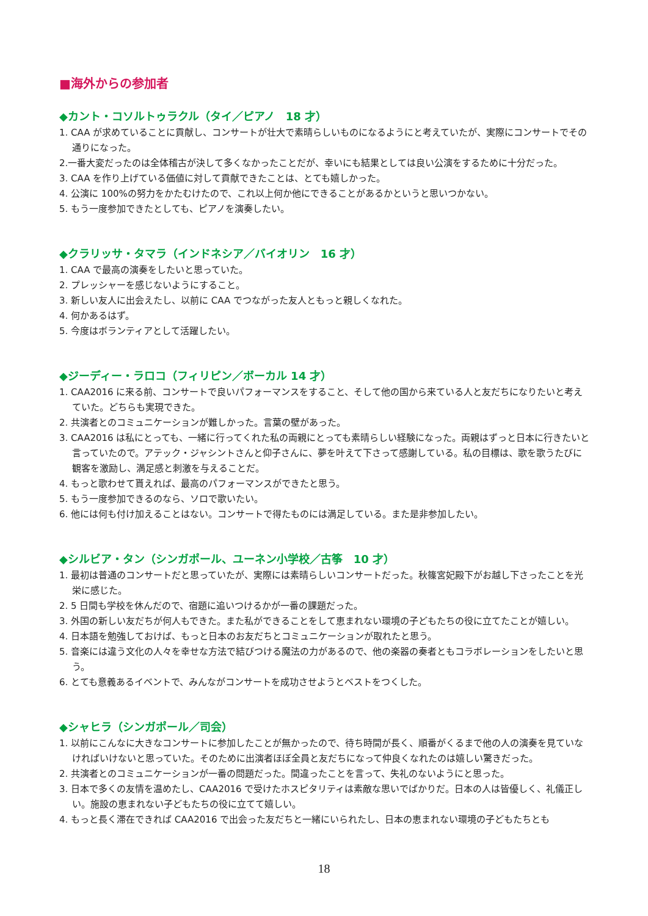■海外からの参加者
◆カント・コソルトゥラクル（タイ／ピアノ　18 才）
1. CAA が求めていることに貢献し、コンサートが壮大で素晴らしいものになるようにと考えていたが、実際にコンサートでその通りになった。
2.一番大変だったのは全体稽古が決して多くなかったことだが、幸いにも結果としては良い公演をするために十分だった。
3. CAA を作り上げている価値に対して貢献できたことは、とても嬉しかった。
4. 公演に 100%の努力をかたむけたので、これ以上何か他にできることがあるかというと思いつかない。
5. もう一度参加できたとしても、ピアノを演奏したい。
◆クラリッサ・タマラ（インドネシア／バイオリン　16 才）
1. CAA で最高の演奏をしたいと思っていた。
2. プレッシャーを感じないようにすること。
3. 新しい友人に出会えたし、以前に CAA でつながった友人ともっと親しくなれた。
4. 何かあるはず。
5. 今度はボランティアとして活躍したい。
◆ジーディー・ラロコ（フィリピン／ボーカル 14 才）
1. CAA2016 に来る前、コンサートで良いパフォーマンスをすること、そして他の国から来ている人と友だちになりたいと考えていた。どちらも実現できた。
2. 共演者とのコミュニケーションが難しかった。言葉の壁があった。
3. CAA2016 は私にとっても、一緒に行ってくれた私の両親にとっても素晴らしい経験になった。両親はずっと日本に行きたいと言っていたので。アテック・ジャシントさんと仰子さんに、夢を叶えて下さって感謝している。私の目標は、歌を歌うたびに観客を激励し、満足感と刺激を与えることだ。
4. もっと歌わせて貰えれば、最高のパフォーマンスができたと思う。
5. もう一度参加できるのなら、ソロで歌いたい。
6. 他には何も付け加えることはない。コンサートで得たものには満足している。また是非参加したい。
◆シルビア・タン（シンガポール、ユーネン小学校／古筝　10 才）
1. 最初は普通のコンサートだと思っていたが、実際には素晴らしいコンサートだった。秋篠宮妃殿下がお越し下さったことを光栄に感じた。
2. 5 日間も学校を休んだので、宿題に追いつけるかが一番の課題だった。
3. 外国の新しい友だちが何人もできた。また私ができることをして恵まれない環境の子どもたちの役に立てたことが嬉しい。
4. 日本語を勉強しておけば、もっと日本のお友だちとコミュニケーションが取れたと思う。
5. 音楽には違う文化の人々を幸せな方法で結びつける魔法の力があるので、他の楽器の奏者ともコラボレーションをしたいと思う。
6. とても意義あるイベントで、みんながコンサートを成功させようとベストをつくした。
◆シャヒラ（シンガポール／司会）
1. 以前にこんなに大きなコンサートに参加したことが無かったので、待ち時間が長く、順番がくるまで他の人の演奏を見ていなければいけないと思っていた。そのために出演者ほぼ全員と友だちになって仲良くなれたのは嬉しい驚きだった。
2. 共演者とのコミュニケーションが一番の問題だった。間違ったことを言って、失礼のないようにと思った。
3. 日本で多くの友情を温めたし、CAA2016 で受けたホスピタリティは素敵な思いでばかりだ。日本の人は皆優しく、礼儀正しい。施設の恵まれない子どもたちの役に立てて嬉しい。
4. もっと長く滞在できれば CAA2016 で出会った友だちと一緒にいられたし、日本の恵まれない環境の子どもたちとも
18